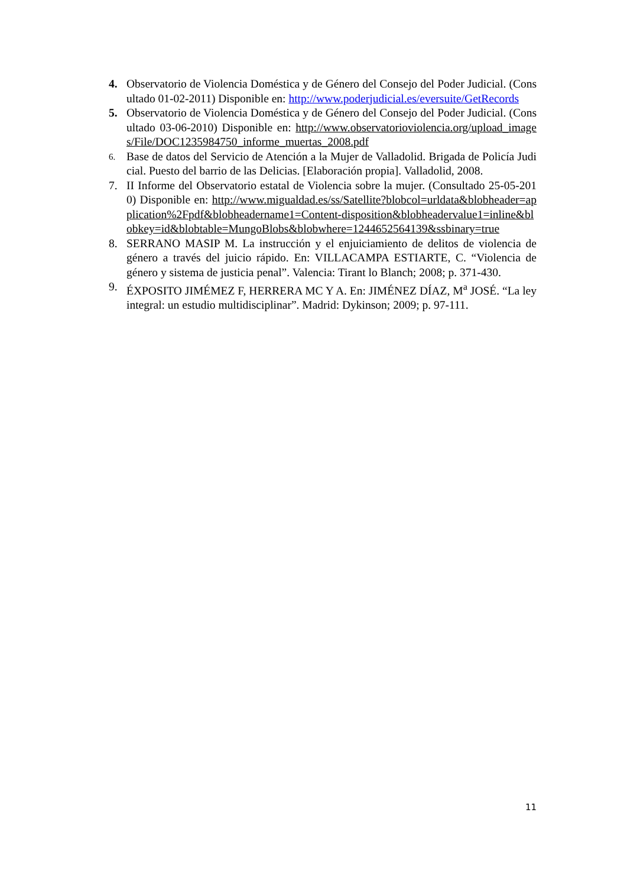4. Observatorio de Violencia Doméstica y de Género del Consejo del Poder Judicial. (Consultado 01-02-2011) Disponible en: http://www.poderjudicial.es/eversuite/GetRecords
5. Observatorio de Violencia Doméstica y de Género del Consejo del Poder Judicial. (Consultado 03-06-2010) Disponible en: http://www.observatorioviolencia.org/upload_images/File/DOC1235984750_informe_muertas_2008.pdf
6.
Base de datos del Servicio de Atención a la Mujer de Valladolid. Brigada de Policía Judicial. Puesto del barrio de las Delicias. [Elaboración propia]. Valladolid, 2008.
7. II Informe del Observatorio estatal de Violencia sobre la mujer. (Consultado 25-05-2010) Disponible en: http://www.migualdad.es/ss/Satellite?blobcol=urldata&blobheader=application%2Fpdf&blobheadername1=Content-disposition&blobheadervalue1=inline&blobkey=id&blobtable=MungoBlobs&blobwhere=1244652564139&ssbinary=true
8. SERRANO MASIP M. La instrucción y el enjuiciamiento de delitos de violencia de género a través del juicio rápido. En: VILLACAMPA ESTIARTE, C. “Violencia de género y sistema de justicia penal”. Valencia: Tirant lo Blanch; 2008; p. 371-430.
9. ÉXPOSITO JIMÉMEZ F, HERRERA MC Y A. En: JIMÉNEZ DÍAZ, M<sup>a</sup> JOSÉ. “La ley integral: un estudio multidisciplinar”. Madrid: Dykinson; 2009; p. 97-111.
11